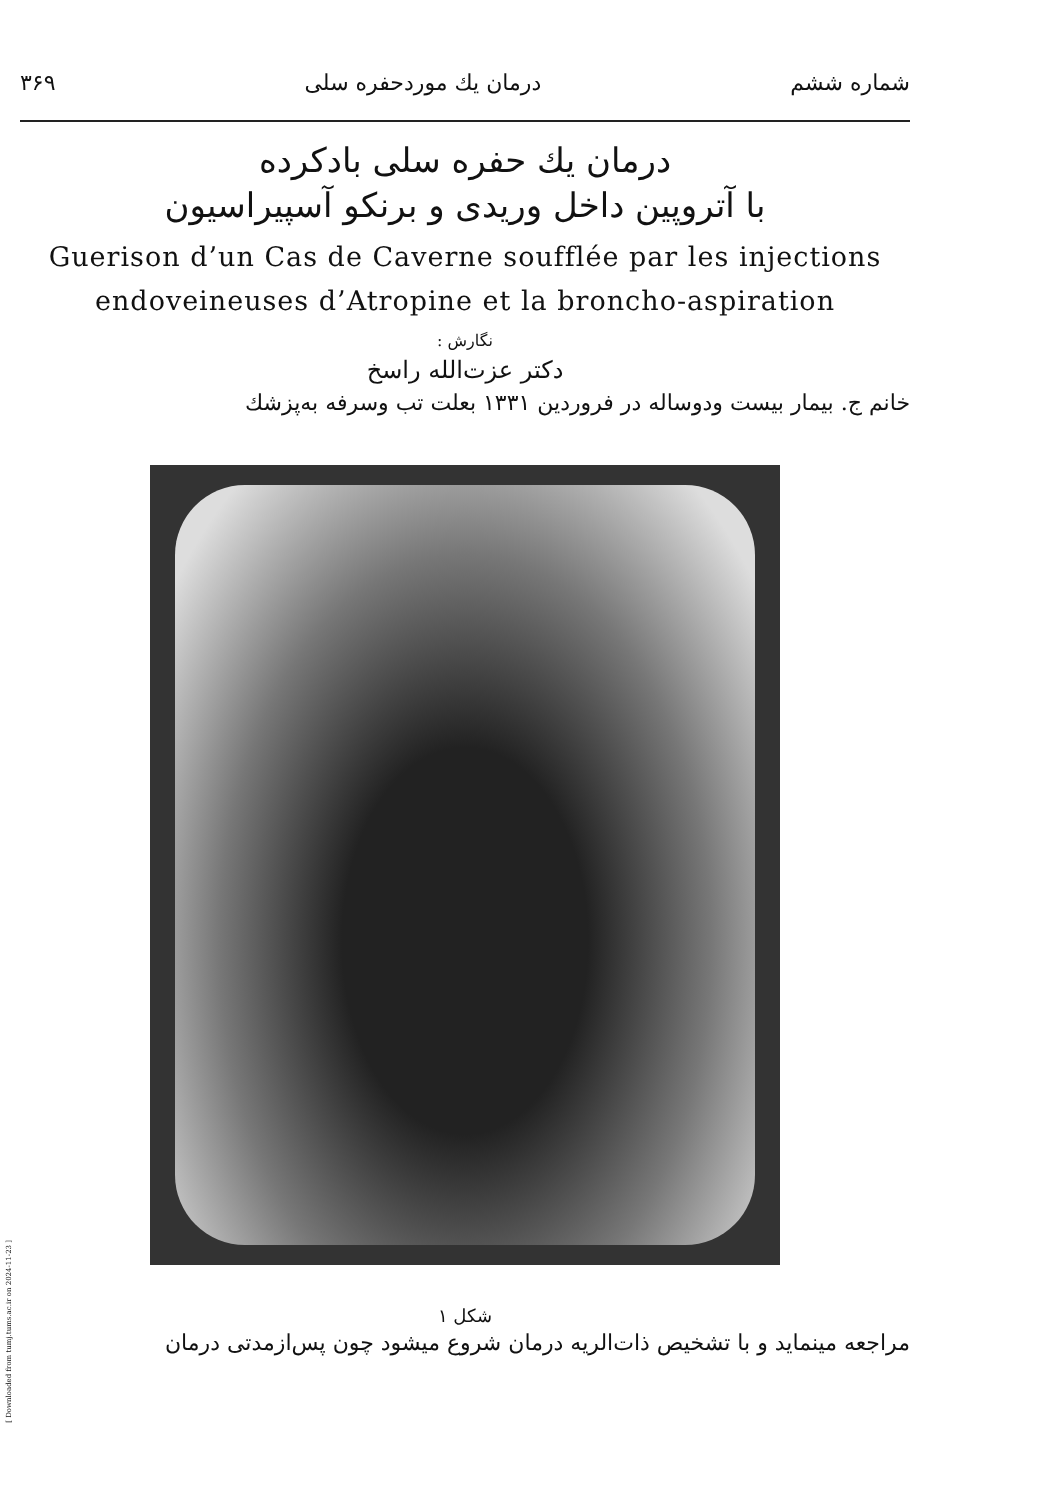شماره ششم درمان یك موردحفره سلی ۳۶۹
درمان یك حفره سلی بادکرده
با آتروپین داخل وریدی و برنکو آسپیراسیون
Guerison d’un Cas de Caverne soufflée par les injections
endoveineuses d’Atropine et la broncho-aspiration
نگارش :
دکتر عزت‌الله راسخ
خانم ج. بیمار بیست ودوساله در فروردین ۱۳۳۱ بعلت تب وسرفه به‌پزشك
شکل ۱
مراجعه مینماید و با تشخیص ذات‌الریه درمان شروع میشود چون پس‌ازمدتی درمان
[ Downloaded from tumj.tums.ac.ir on 2024-11-23 ]